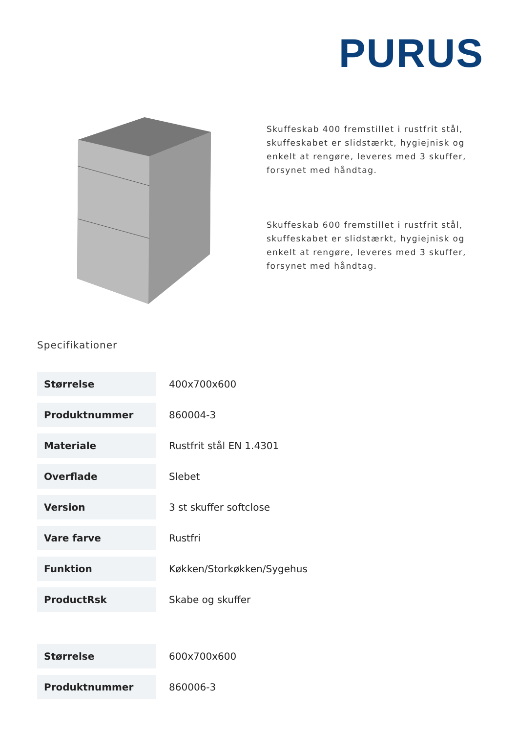PURUS
Skuffeskab 400 fremstillet i rustfrit stål, skuffeskabet er slidstærkt, hygiejnisk og enkelt at rengøre, leveres med 3 skuffer, forsynet med håndtag.
Skuffeskab 600 fremstillet i rustfrit stål, skuffeskabet er slidstærkt, hygiejnisk og enkelt at rengøre, leveres med 3 skuffer, forsynet med håndtag.
Specifikationer
| Størrelse | 400x700x600 |
| Produktnummer | 860004-3 |
| Materiale | Rustfrit stål EN 1.4301 |
| Overflade | Slebet |
| Version | 3 st skuffer softclose |
| Vare farve | Rustfri |
| Funktion | Køkken/Storkøkken/Sygehus |
| ProductRsk | Skabe og skuffer |
| Størrelse | 600x700x600 |
| Produktnummer | 860006-3 |